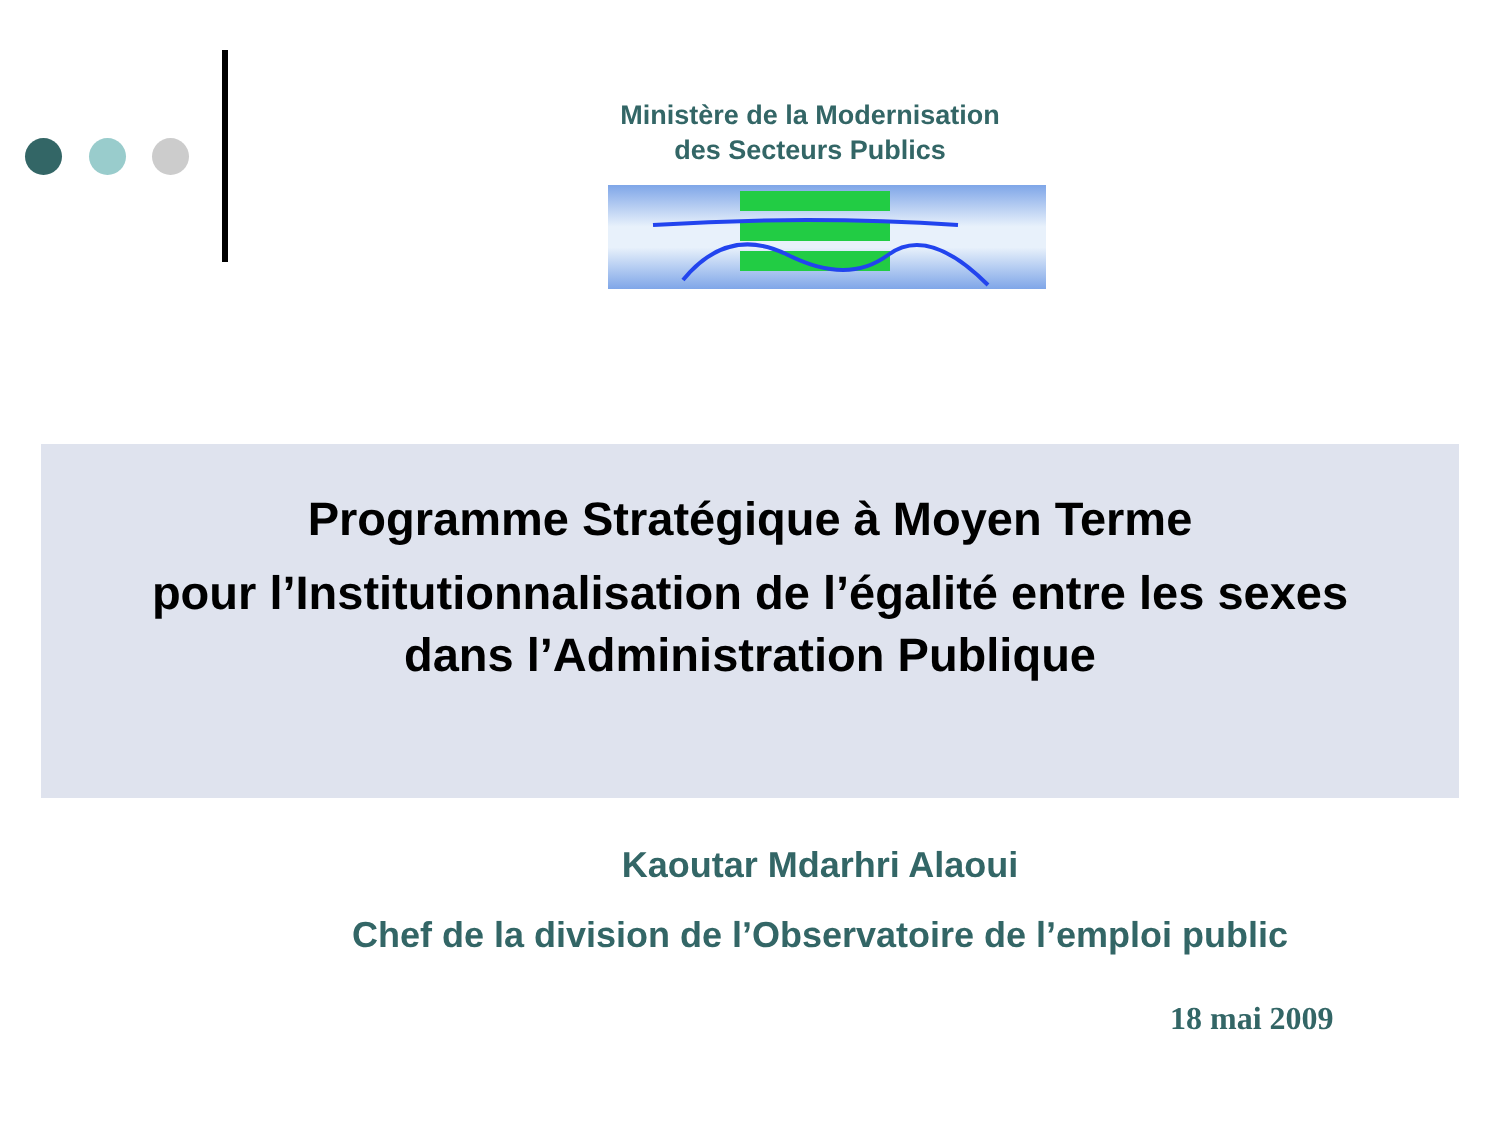Ministère de la Modernisation
des Secteurs Publics
Programme Stratégique à Moyen Terme
pour l’Institutionnalisation de l’égalité entre les sexes
dans l’Administration Publique
Kaoutar Mdarhri Alaoui
Chef de la division de l’Observatoire de l’emploi public
18 mai 2009